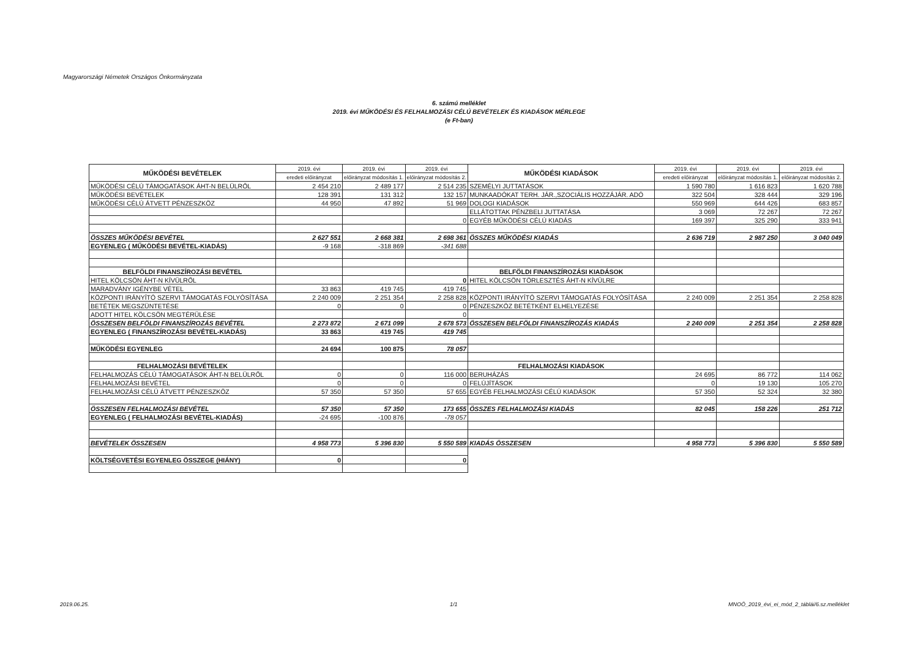Magyarországi Németek Országos Önkormányzata
6. számú melléklet
2019. évi MŰKÖDÉSI ÉS FELHALMOZÁSI CÉLÚ BEVÉTELEK ÉS KIADÁSOK MÉRLEGE
(e Ft-ban)
| MŰKÖDÉSI BEVÉTELEK | 2019. évi | 2019. évi | 2019. évi | MŰKÖDÉSI KIADÁSOK | 2019. évi | 2019. évi | 2019. évi |
| --- | --- | --- | --- | --- | --- | --- | --- |
| | eredeti előirányzat | előirányzat módosítás 1. | előirányzat módosítás 2. | | eredeti előirányzat | előirányzat módosítás 1. | előirányzat módosítás 2. |
| MŰKÖDÉSI CÉLÚ TÁMOGATÁSOK ÁHT-N BELÜLRŐL | 2 454 210 | 2 489 177 | 2 514 235 | SZEMÉLYI JUTTATÁSOK | 1 590 780 | 1 616 823 | 1 620 788 |
| MŰKÖDÉSI BEVÉTELEK | 128 391 | 131 312 | 132 157 | MUNKAADÓKAT TERH. JÁR.,SZOCIÁLIS HOZZÁJÁR. ADÓ | 322 504 | 328 444 | 329 196 |
| MŰKÖDÉSI CÉLÚ ÁTVETT PÉNZESZKÖZ | 44 950 | 47 892 | 51 969 | DOLOGI KIADÁSOK | 550 969 | 644 426 | 683 857 |
| | | | | ELLÁTOTTAK PÉNZBELI JUTTATÁSA | 3 069 | 72 267 | 72 267 |
| | | | 0 | EGYÉB MŰKÖDÉSI CÉLÚ KIADÁS | 169 397 | 325 290 | 333 941 |
| ÖSSZES MŰKÖDÉSI BEVÉTEL | 2 627 551 | 2 668 381 | 2 698 361 | ÖSSZES MŰKÖDÉSI KIADÁS | 2 636 719 | 2 987 250 | 3 040 049 |
| EGYENLEG ( MŰKÖDÉSI BEVÉTEL-KIADÁS) | -9 168 | -318 869 | -341 688 | | | | |
| BELFÖLDI FINANSZÍROZÁSI BEVÉTEL | | | | BELFÖLDI FINANSZÍROZÁSI KIADÁSOK | | | |
| HITEL KÖLCSÖN ÁHT-N KÍVÜLRŐL | | | 0 | HITEL KÖLCSÖN TÖRLESZTÉS ÁHT-N KÍVÜLRE | | | |
| MARADVÁNY IGÉNYBE VÉTEL | 33 863 | 419 745 | 419 745 | | | | |
| KÖZPONTI IRÁNYÍTÓ SZERVI TÁMOGATÁS FOLYÓSÍTÁSA | 2 240 009 | 2 251 354 | 2 258 828 | KÖZPONTI IRÁNYÍTÓ SZERVI TÁMOGATÁS FOLYÓSÍTÁSA | 2 240 009 | 2 251 354 | 2 258 828 |
| BETÉTEK MEGSZÜNTETÉSE | 0 | 0 | 0 | PÉNZESZKÖZ BETÉTKÉNT ELHELYEZÉSE | | | |
| ADOTT HITEL KÖLCSÖN MEGTÉRÜLÉSE | | | 0 | | | | |
| ÖSSZESEN BELFÖLDI FINANSZÍROZÁS BEVÉTEL | 2 273 872 | 2 671 099 | 2 678 573 | ÖSSZESEN BELFÖLDI FINANSZÍROZÁS KIADÁS | 2 240 009 | 2 251 354 | 2 258 828 |
| EGYENLEG ( FINANSZÍROZÁSI BEVÉTEL-KIADÁS) | 33 863 | 419 745 | 419 745 | | | | |
| MŰKÖDÉSI EGYENLEG | 24 694 | 100 875 | 78 057 | | | | |
| FELHALMOZÁSI BEVÉTELEK | | | | FELHALMOZÁSI KIADÁSOK | | | |
| FELHALMOZÁS CÉLÚ TÁMOGATÁSOK ÁHT-N BELÜLRŐL | 0 | 0 | 116 000 | BERUHÁZÁS | 24 695 | 86 772 | 114 062 |
| FELHALMOZÁSI BEVÉTEL | 0 | 0 | 0 | FELÚJÍTÁSOK | 0 | 19 130 | 105 270 |
| FELHALMOZÁSI CÉLÚ ÁTVETT PÉNZESZKÖZ | 57 350 | 57 350 | 57 655 | EGYÉB FELHALMOZÁSI CÉLÚ KIADÁSOK | 57 350 | 52 324 | 32 380 |
| ÖSSZESEN FELHALMOZÁSI BEVÉTEL | 57 350 | 57 350 | 173 655 | ÖSSZES FELHALMOZÁSI KIADÁS | 82 045 | 158 226 | 251 712 |
| EGYENLEG ( FELHALMOZÁSI BEVÉTEL-KIADÁS) | -24 695 | -100 876 | -78 057 | | | | |
| BEVÉTELEK ÖSSZESEN | 4 958 773 | 5 396 830 | 5 550 589 | KIADÁS ÖSSZESEN | 4 958 773 | 5 396 830 | 5 550 589 |
| KÖLTSÉGVETÉSI EGYENLEG ÖSSZEGE (HIÁNY) | 0 | | 0 | | | | |
2019.06.25. 1/1
MNOÖ_2019_évi_ei_mód_2_táblái/6.sz.melléklet